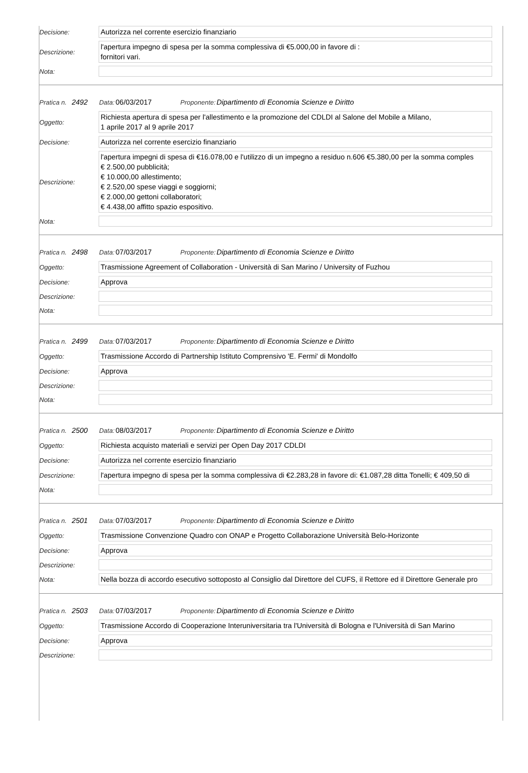Decisione:
Autorizza nel corrente esercizio finanziario
Descrizione:
l'apertura impegno di spesa per la somma complessiva di €5.000,00 in favore di :
fornitori vari.
Nota:
Pratica n. 2492 Data: 06/03/2017 Proponente: Dipartimento di Economia Scienze e Diritto
Oggetto:
Richiesta apertura di spesa per l'allestimento e la promozione del CDLDI al Salone del Mobile a Milano,
1 aprile 2017 al 9 aprile 2017
Decisione:
Autorizza nel corrente esercizio finanziario
Descrizione:
l'apertura impegni di spesa di €16.078,00 e l'utilizzo di un impegno a residuo n.606 €5.380,00 per la somma comples
€ 2.500,00 pubblicità;
€ 10.000,00 allestimento;
€ 2.520,00 spese viaggi e soggiorni;
€ 2.000,00 gettoni collaboratori;
€ 4.438,00 affitto spazio espositivo.
Nota:
Pratica n. 2498 Data: 07/03/2017 Proponente: Dipartimento di Economia Scienze e Diritto
Oggetto:
Trasmissione Agreement of Collaboration - Università di San Marino / University of Fuzhou
Decisione:
Approva
Descrizione:
Nota:
Pratica n. 2499 Data: 07/03/2017 Proponente: Dipartimento di Economia Scienze e Diritto
Oggetto:
Trasmissione Accordo di Partnership Istituto Comprensivo 'E. Fermi' di Mondolfo
Decisione:
Approva
Descrizione:
Nota:
Pratica n. 2500 Data: 08/03/2017 Proponente: Dipartimento di Economia Scienze e Diritto
Oggetto:
Richiesta acquisto materiali e servizi per Open Day 2017 CDLDI
Decisione:
Autorizza nel corrente esercizio finanziario
Descrizione:
l'apertura impegno di spesa per la somma complessiva di €2.283,28 in favore di: €1.087,28 ditta Tonelli; € 409,50 di
Nota:
Pratica n. 2501 Data: 07/03/2017 Proponente: Dipartimento di Economia Scienze e Diritto
Oggetto:
Trasmissione Convenzione Quadro con ONAP e Progetto Collaborazione Università Belo-Horizonte
Decisione:
Approva
Descrizione:
Nota:
Nella bozza di accordo esecutivo sottoposto al Consiglio dal Direttore del CUFS, il Rettore ed il Direttore Generale pro
Pratica n. 2503 Data: 07/03/2017 Proponente: Dipartimento di Economia Scienze e Diritto
Oggetto:
Trasmissione Accordo di Cooperazione Interuniversitaria tra l'Università di Bologna e l'Università di San Marino
Decisione:
Approva
Descrizione: